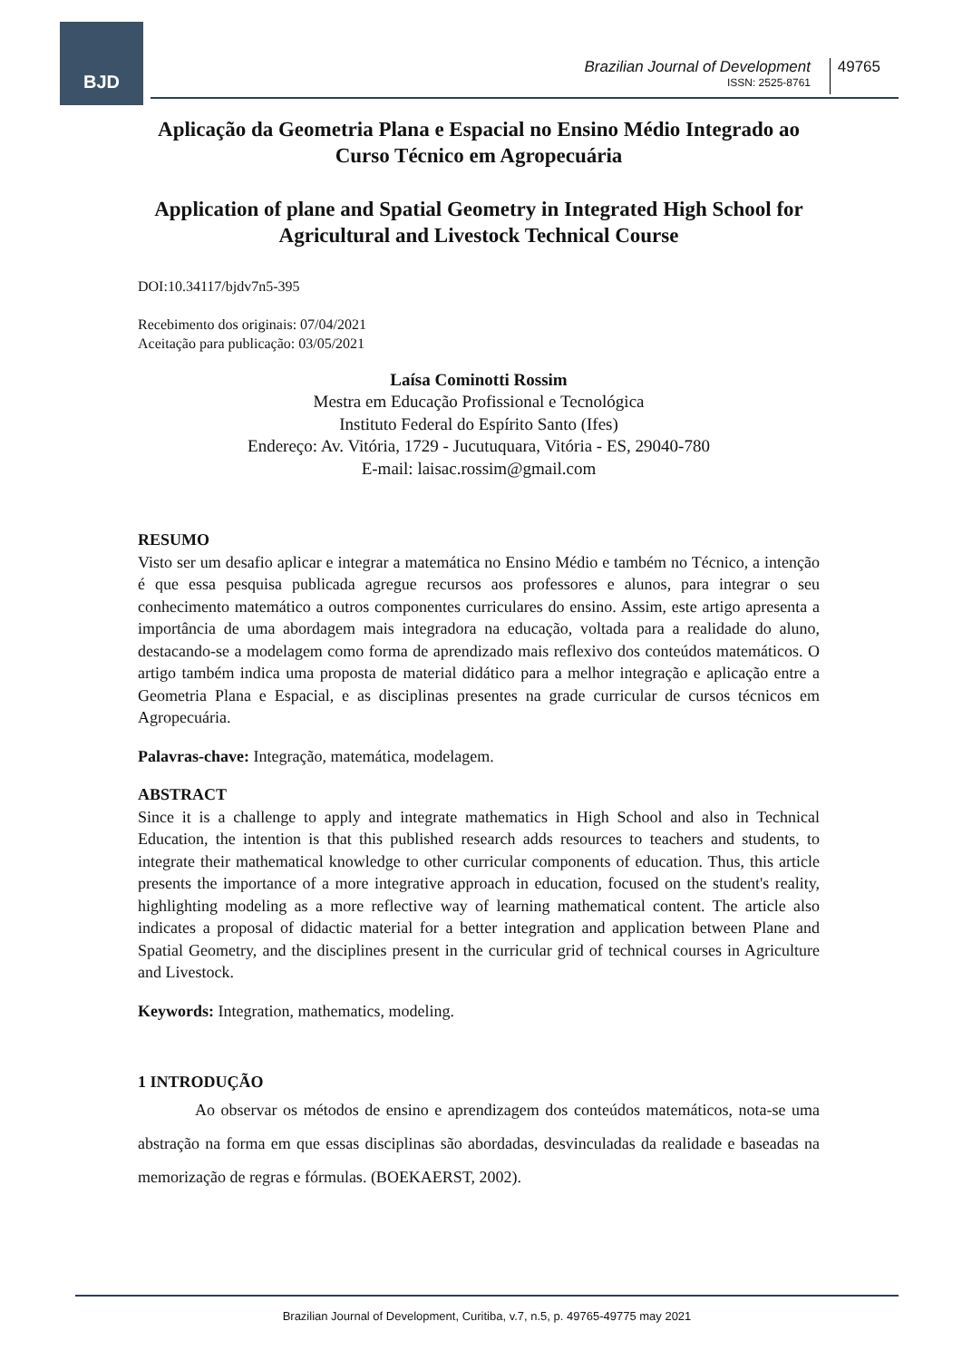BJD
Brazilian Journal of Development
ISSN: 2525-8761
49765
Aplicação da Geometria Plana e Espacial no Ensino Médio Integrado ao Curso Técnico em Agropecuária
Application of plane and Spatial Geometry in Integrated High School for Agricultural and Livestock Technical Course
DOI:10.34117/bjdv7n5-395
Recebimento dos originais: 07/04/2021
Aceitação para publicação: 03/05/2021
Laísa Cominotti Rossim
Mestra em Educação Profissional e Tecnológica
Instituto Federal do Espírito Santo (Ifes)
Endereço: Av. Vitória, 1729 - Jucutuquara, Vitória - ES, 29040-780
E-mail: laisac.rossim@gmail.com
RESUMO
Visto ser um desafio aplicar e integrar a matemática no Ensino Médio e também no Técnico, a intenção é que essa pesquisa publicada agregue recursos aos professores e alunos, para integrar o seu conhecimento matemático a outros componentes curriculares do ensino. Assim, este artigo apresenta a importância de uma abordagem mais integradora na educação, voltada para a realidade do aluno, destacando-se a modelagem como forma de aprendizado mais reflexivo dos conteúdos matemáticos. O artigo também indica uma proposta de material didático para a melhor integração e aplicação entre a Geometria Plana e Espacial, e as disciplinas presentes na grade curricular de cursos técnicos em Agropecuária.
Palavras-chave: Integração, matemática, modelagem.
ABSTRACT
Since it is a challenge to apply and integrate mathematics in High School and also in Technical Education, the intention is that this published research adds resources to teachers and students, to integrate their mathematical knowledge to other curricular components of education. Thus, this article presents the importance of a more integrative approach in education, focused on the student's reality, highlighting modeling as a more reflective way of learning mathematical content. The article also indicates a proposal of didactic material for a better integration and application between Plane and Spatial Geometry, and the disciplines present in the curricular grid of technical courses in Agriculture and Livestock.
Keywords: Integration, mathematics, modeling.
1 INTRODUÇÃO
Ao observar os métodos de ensino e aprendizagem dos conteúdos matemáticos, nota-se uma abstração na forma em que essas disciplinas são abordadas, desvinculadas da realidade e baseadas na memorização de regras e fórmulas. (BOEKAERST, 2002).
Brazilian Journal of Development, Curitiba, v.7, n.5, p. 49765-49775 may 2021